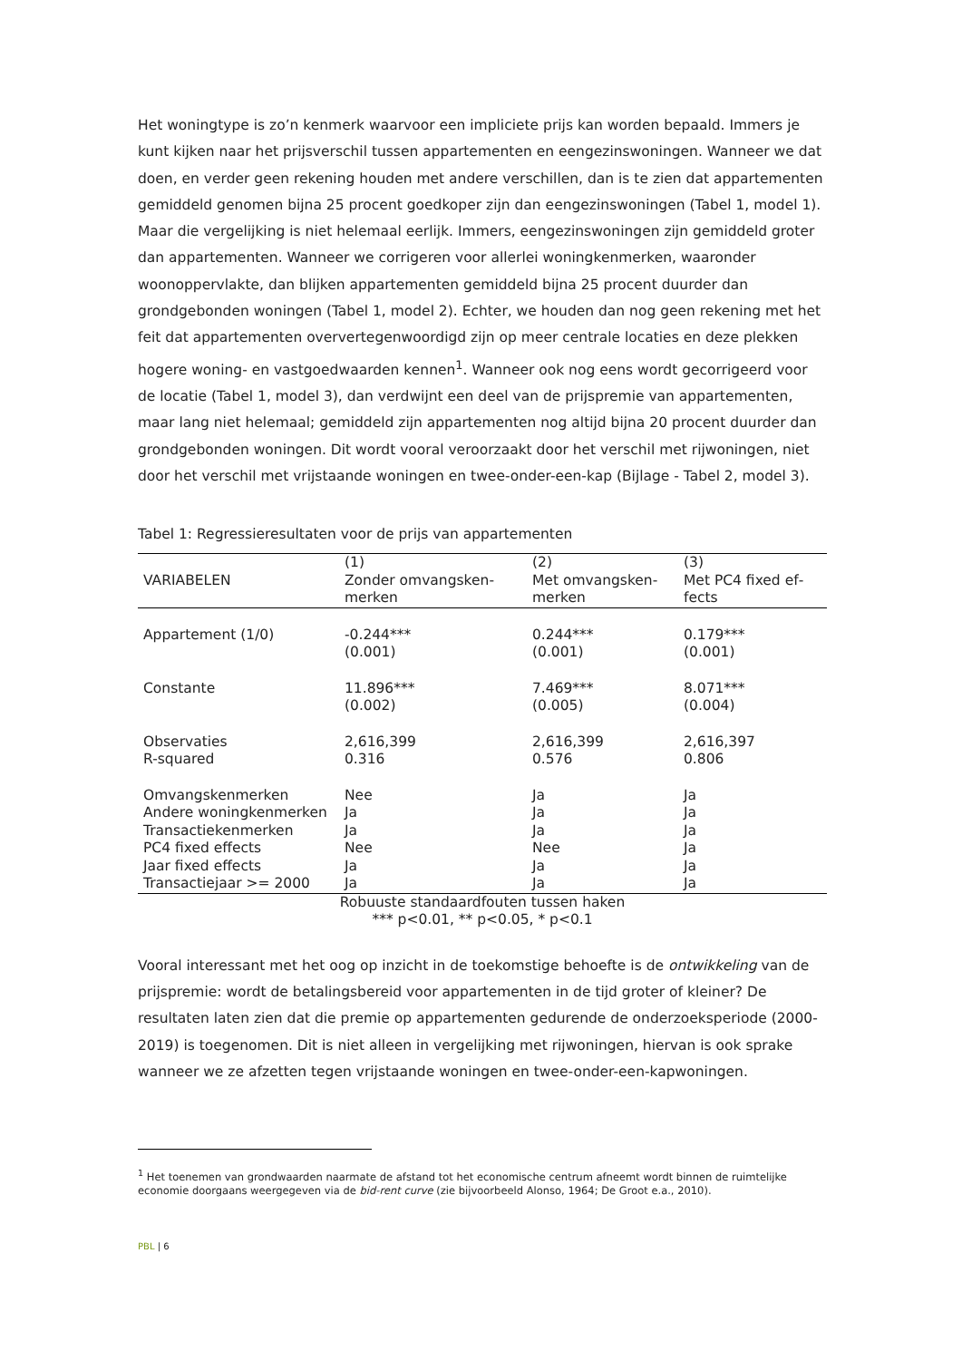Het woningtype is zo’n kenmerk waarvoor een impliciete prijs kan worden bepaald. Immers je kunt kijken naar het prijsverschil tussen appartementen en eengezinswoningen. Wanneer we dat doen, en verder geen rekening houden met andere verschillen, dan is te zien dat ap­partementen gemiddeld genomen bijna 25 procent goedkoper zijn dan eengezinswoningen (Tabel 1, model 1). Maar die vergelijking is niet helemaal eerlijk. Immers, eengezinswonin­gen zijn gemiddeld groter dan appartementen. Wanneer we corrigeren voor allerlei woning­kenmerken, waaronder woonoppervlakte, dan blijken appartementen gemiddeld bijna 25 procent duurder dan grondgebonden woningen (Tabel 1, model 2). Echter, we houden dan nog geen rekening met het feit dat appartementen oververtegenwoordigd zijn op meer cen­trale locaties en deze plekken hogere woning- en vastgoedwaarden kennen<sup>1</sup>. Wanneer ook nog eens wordt gecorrigeerd voor de locatie (Tabel 1, model 3), dan verdwijnt een deel van de prijspremie van appartementen, maar lang niet helemaal; gemiddeld zijn appartementen nog altijd bijna 20 procent duurder dan grondgebonden woningen. Dit wordt vooral veroor­zaakt door het verschil met rijwoningen, niet door het verschil met vrijstaande woningen en twee-onder-een-kap (Bijlage - Tabel 2, model 3).
Tabel 1: Regressieresultaten voor de prijs van appartementen
| VARIABELEN | (1) Zonder omvangsken­merken | (2) Met omvangsken­merken | (3) Met PC4 fixed ef­fects |
| --- | --- | --- | --- |
| Appartement (1/0) | -0.244*** (0.001) | 0.244*** (0.001) | 0.179*** (0.001) |
| Constante | 11.896*** (0.002) | 7.469*** (0.005) | 8.071*** (0.004) |
| Observaties | 2,616,399 | 2,616,399 | 2,616,397 |
| R-squared | 0.316 | 0.576 | 0.806 |
| Omvangskenmerken | Nee | Ja | Ja |
| Andere woningken­merken | Ja | Ja | Ja |
| Transactiekenmerken | Ja | Ja | Ja |
| PC4 fixed effects | Nee | Nee | Ja |
| Jaar fixed effects | Ja | Ja | Ja |
| Transactiejaar >= 2000 | Ja | Ja | Ja |
Robuuste standaardfouten tussen haken
*** p<0.01, ** p<0.05, * p<0.1
Vooral interessant met het oog op inzicht in de toekomstige behoefte is de ontwikkeling van de prijspremie: wordt de betalingsbereid voor appartementen in de tijd groter of kleiner? De resultaten laten zien dat die premie op appartementen gedurende de onderzoeksperiode (2000-2019) is toegenomen. Dit is niet alleen in vergelijking met rijwoningen, hiervan is ook sprake wanneer we ze afzetten tegen vrijstaande woningen en twee-onder-een-kapwonin­gen.
<sup>1</sup> Het toenemen van grondwaarden naarmate de afstand tot het economische centrum afneemt wordt binnen de ruimte­lijke economie doorgaans weergegeven via de bid-rent curve (zie bijvoorbeeld Alonso, 1964; De Groot e.a., 2010).
PBL | 6